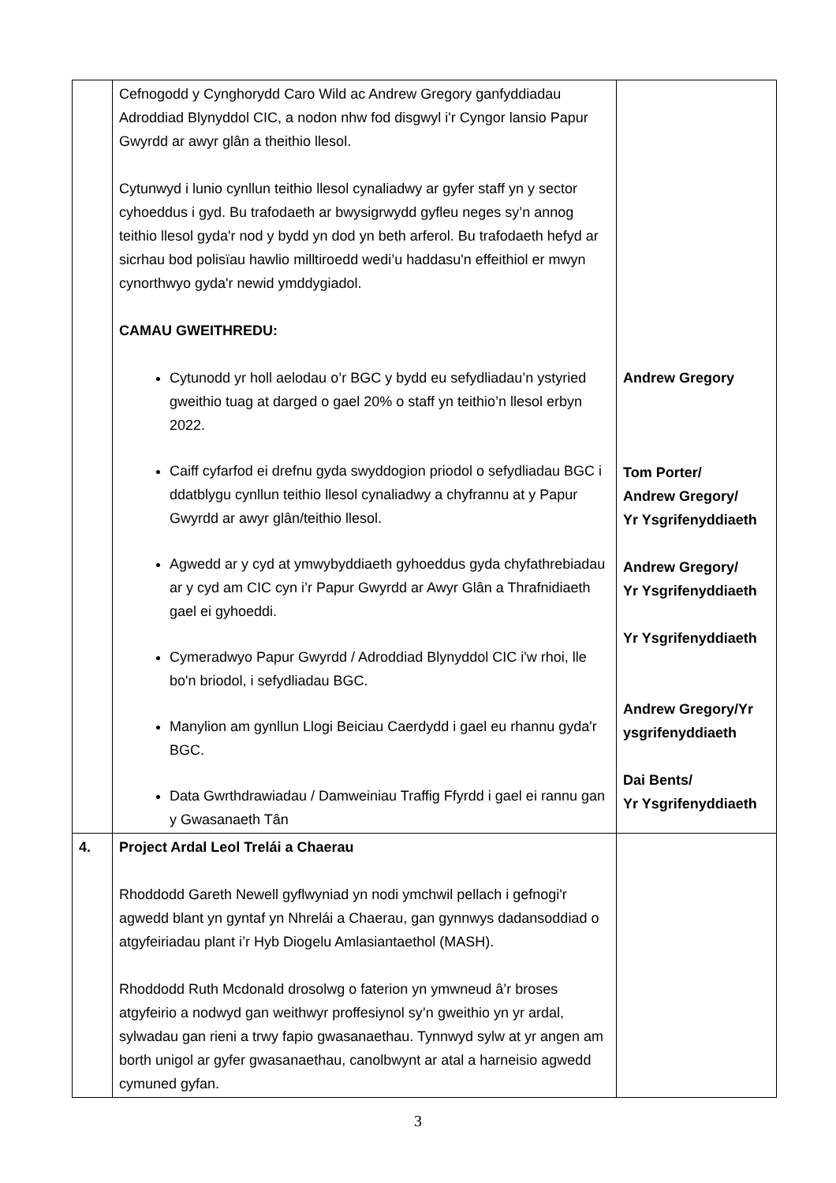| | Cefnogodd y Cynghorydd Caro Wild ac Andrew Gregory ganfyddiadau Adroddiad Blynyddol CIC, a nodon nhw fod disgwyl i'r Cyngor lansio Papur Gwyrdd ar awyr glân a theithio llesol. Cytunwyd i lunio cynllun teithio llesol cynaliadwy ar gyfer staff yn y sector cyhoeddus i gyd. Bu trafodaeth ar bwysigrwydd gyfleu neges sy’n annog teithio llesol gyda'r nod y bydd yn dod yn beth arferol. Bu trafodaeth hefyd ar sicrhau bod polisïau hawlio milltiroedd wedi’u haddasu'n effeithiol er mwyn cynorthwyo gyda'r newid ymddygiadol. CAMAU GWEITHREDU: Cytunodd yr holl aelodau o’r BGC y bydd eu sefydliadau’n ystyried gweithio tuag at darged o gael 20% o staff yn teithio’n llesol erbyn 2022. Caiff cyfarfod ei drefnu gyda swyddogion priodol o sefydliadau BGC i ddatblygu cynllun teithio llesol cynaliadwy a chyfrannu at y Papur Gwyrdd ar awyr glân/teithio llesol. Agwedd ar y cyd at ymwybyddiaeth gyhoeddus gyda chyfathrebiadau ar y cyd am CIC cyn i’r Papur Gwyrdd ar Awyr Glân a Thrafnidiaeth gael ei gyhoeddi. Cymeradwyo Papur Gwyrdd / Adroddiad Blynyddol CIC i'w rhoi, lle bo'n briodol, i sefydliadau BGC. Manylion am gynllun Llogi Beiciau Caerdydd i gael eu rhannu gyda'r BGC. Data Gwrthdrawiadau / Damweiniau Traffig Ffyrdd i gael ei rannu gan y Gwasanaeth Tân | Andrew Gregory Tom Porter/ Andrew Gregory/ Yr Ysgrifenyddiaeth Andrew Gregory/ Yr Ysgrifenyddiaeth Yr Ysgrifenyddiaeth Andrew Gregory/Yr ysgrifenyddiaeth Dai Bents/ Yr Ysgrifenyddiaeth |
| 4. | Project Ardal Leol Trelái a Chaerau Rhoddodd Gareth Newell gyflwyniad yn nodi ymchwil pellach i gefnogi'r agwedd blant yn gyntaf yn Nhrelái a Chaerau, gan gynnwys dadansoddiad o atgyfeiriadau plant i’r Hyb Diogelu Amlasiantaethol (MASH). Rhoddodd Ruth Mcdonald drosolwg o faterion yn ymwneud â’r broses atgyfeirio a nodwyd gan weithwyr proffesiynol sy’n gweithio yn yr ardal, sylwadau gan rieni a trwy fapio gwasanaethau. Tynnwyd sylw at yr angen am borth unigol ar gyfer gwasanaethau, canolbwynt ar atal a harneisio agwedd cymuned gyfan. | |
3